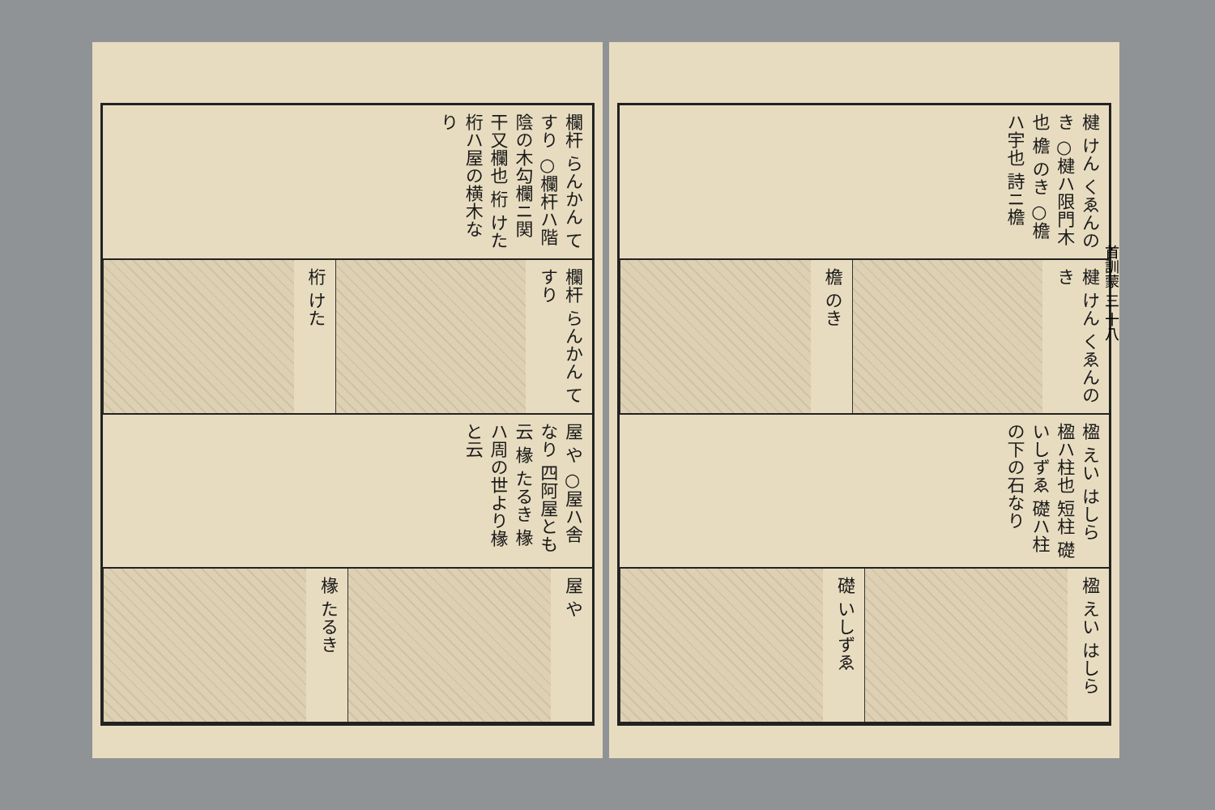欄杆 らんかん てすり ○欄杆ハ階陰の木勾欄ニ関干又欄也 桁 けた 桁ハ屋の横木なり
欄杆 らんかん てすり
桁 けた
屋 や ○屋ハ舎なり 四阿屋とも云 椽 たるき 椽ハ周の世より椽と云
屋 や
椽 たるき
楗 けん くゑんのき ○楗ハ限門木也 檐 のき ○檐ハ宇也 詩ニ檐
楗 けん くゑんのき
檐 のき
楹 えい はしら 楹ハ柱也 短柱 礎 いしずゑ 礎ハ柱の下の石なり
楹 えい はしら
礎 いしずゑ
首訓蒙 三 十八